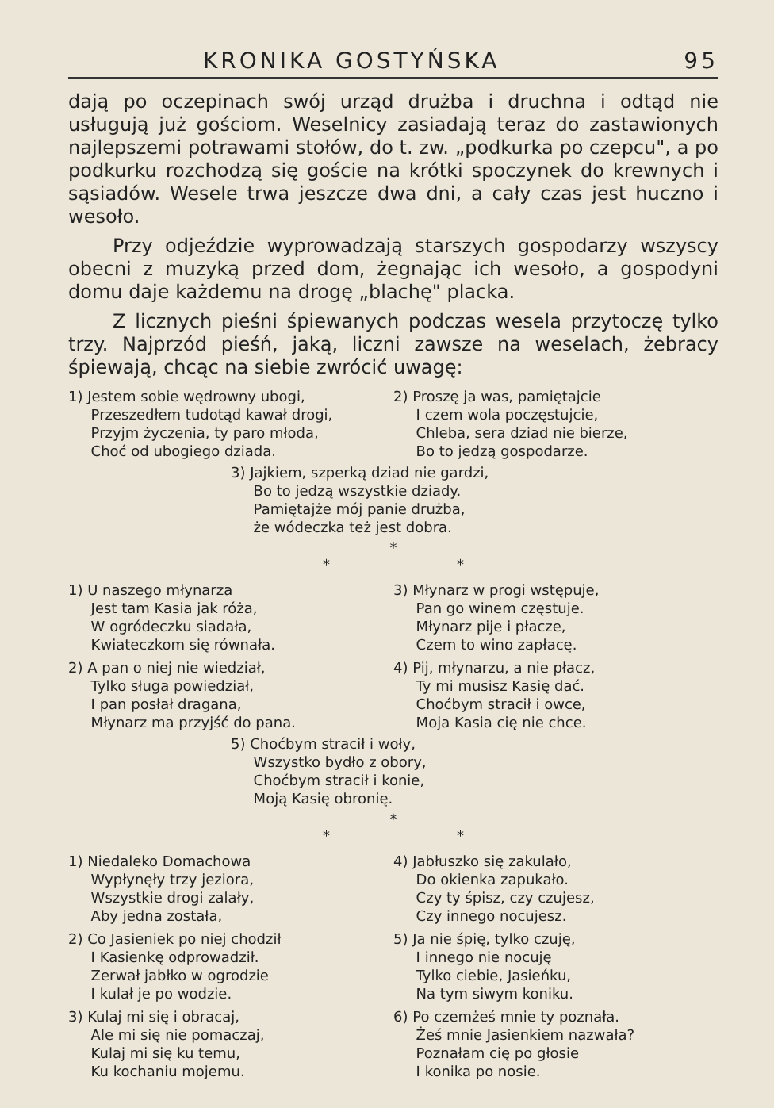KRONIKA GOSTYŃSKA 95
dają po oczepinach swój urząd drużba i druchna i odtąd nie usługują już gościom. Weselnicy zasiadają teraz do zastawionych najlepszemi potrawami stołów, do t. zw. „podkurka po czepcu", a po podkurku rozchodzą się goście na krótki spoczynek do krewnych i sąsiadów. Wesele trwa jeszcze dwa dni, a cały czas jest huczno i wesoło.
Przy odjeździe wyprowadzają starszych gospodarzy wszyscy obecni z muzyką przed dom, żegnając ich wesoło, a gospodyni domu daje każdemu na drogę „blachę" placka.
Z licznych pieśni śpiewanych podczas wesela przytoczę tylko trzy. Najprzód pieśń, jaką, liczni zawsze na weselach, żebracy śpiewają, chcąc na siebie zwrócić uwagę:
1) Jestem sobie wędrowny ubogi,
Przeszedłem tudotąd kawał drogi,
Przyjm życzenia, ty paro młoda,
Choć od ubogiego dziada.
2) Proszę ja was, pamiętajcie
I czem wola poczęstujcie,
Chleba, sera dziad nie bierze,
Bo to jedzą gospodarze.
3) Jajkiem, szperką dziad nie gardzi,
Bo to jedzą wszystkie dziady.
Pamiętajże mój panie drużba,
że wódeczka też jest dobra.
*
* *
1) U naszego młynarza
Jest tam Kasia jak róża,
W ogródeczku siadała,
Kwiateczkom się równała.
2) A pan o niej nie wiedział,
Tylko sługa powiedział,
I pan posłał dragana,
Młynarz ma przyjść do pana.
3) Młynarz w progi wstępuje,
Pan go winem częstuje.
Młynarz pije i płacze,
Czem to wino zapłacę.
4) Pij, młynarzu, a nie płacz,
Ty mi musisz Kasię dać.
Choćbym stracił i owce,
Moja Kasia cię nie chce.
5) Choćbym stracił i woły,
Wszystko bydło z obory,
Choćbym stracił i konie,
Moją Kasię obronię.
*
* *
1) Niedaleko Domachowa
Wypłynęły trzy jeziora,
Wszystkie drogi zalały,
Aby jedna została,
2) Co Jasieniek po niej chodził
I Kasienkę odprowadził.
Zerwał jabłko w ogrodzie
I kulał je po wodzie.
3) Kulaj mi się i obracaj,
Ale mi się nie pomaczaj,
Kulaj mi się ku temu,
Ku kochaniu mojemu.
4) Jabłuszko się zakulało,
Do okienka zapukało.
Czy ty śpisz, czy czujesz,
Czy innego nocujesz.
5) Ja nie śpię, tylko czuję,
I innego nie nocuję
Tylko ciebie, Jasieńku,
Na tym siwym koniku.
6) Po czemżeś mnie ty poznała.
Żeś mnie Jasienkiem nazwała?
Poznałam cię po głosie
I konika po nosie.